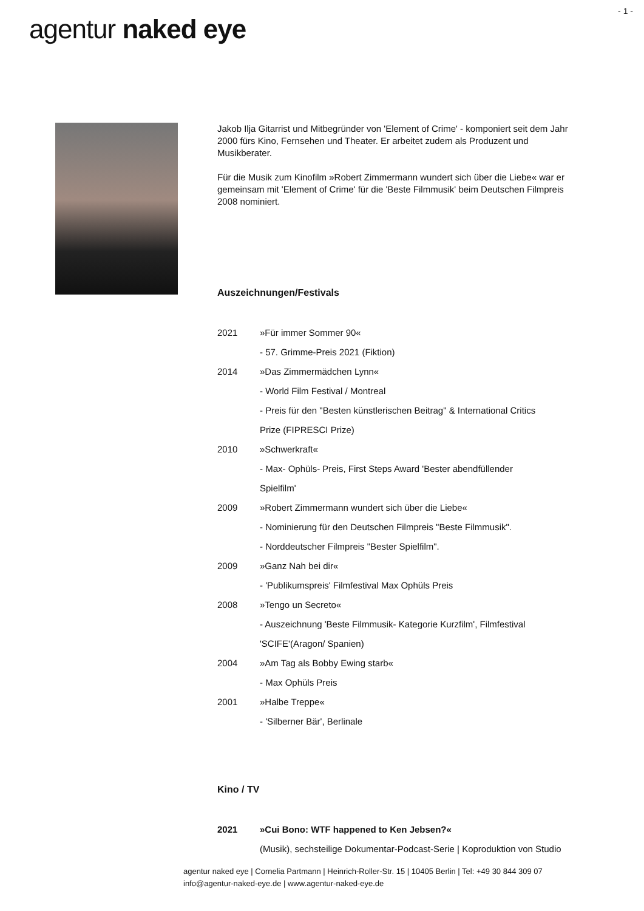- 1 -
agentur naked eye
Jakob Ilja Gitarrist und Mitbegründer von 'Element of Crime' - komponiert seit dem Jahr 2000 fürs Kino, Fernsehen und Theater. Er arbeitet zudem als Produzent und Musikberater.
Für die Musik zum Kinofilm »Robert Zimmermann wundert sich über die Liebe« war er gemeinsam mit 'Element of Crime' für die 'Beste Filmmusik' beim Deutschen Filmpreis 2008 nominiert.
Auszeichnungen/Festivals
| 2021 | »Für immer Sommer 90« |
| | - 57. Grimme-Preis 2021 (Fiktion) |
| 2014 | »Das Zimmermädchen Lynn« |
| | - World Film Festival / Montreal |
| | - Preis für den "Besten künstlerischen Beitrag" & International Critics |
| | Prize (FIPRESCI Prize) |
| 2010 | »Schwerkraft« |
| | - Max- Ophüls- Preis, First Steps Award 'Bester abendfüllender |
| | Spielfilm' |
| 2009 | »Robert Zimmermann wundert sich über die Liebe« |
| | - Nominierung für den Deutschen Filmpreis "Beste Filmmusik". |
| | - Norddeutscher Filmpreis "Bester Spielfilm". |
| 2009 | »Ganz Nah bei dir« |
| | - 'Publikumspreis' Filmfestival Max Ophüls Preis |
| 2008 | »Tengo un Secreto« |
| | - Auszeichnung 'Beste Filmmusik- Kategorie Kurzfilm', Filmfestival |
| | 'SCIFE'(Aragon/ Spanien) |
| 2004 | »Am Tag als Bobby Ewing starb« |
| | - Max Ophüls Preis |
| 2001 | »Halbe Treppe« |
| | - 'Silberner Bär', Berlinale |
Kino / TV
| 2021 | »Cui Bono: WTF happened to Ken Jebsen?« |
| | (Musik), sechsteilige Dokumentar-Podcast-Serie / Koproduktion von Studio |
agentur naked eye | Cornelia Partmann | Heinrich-Roller-Str. 15 | 10405 Berlin | Tel: +49 30 844 309 07
info@agentur-naked-eye.de | www.agentur-naked-eye.de